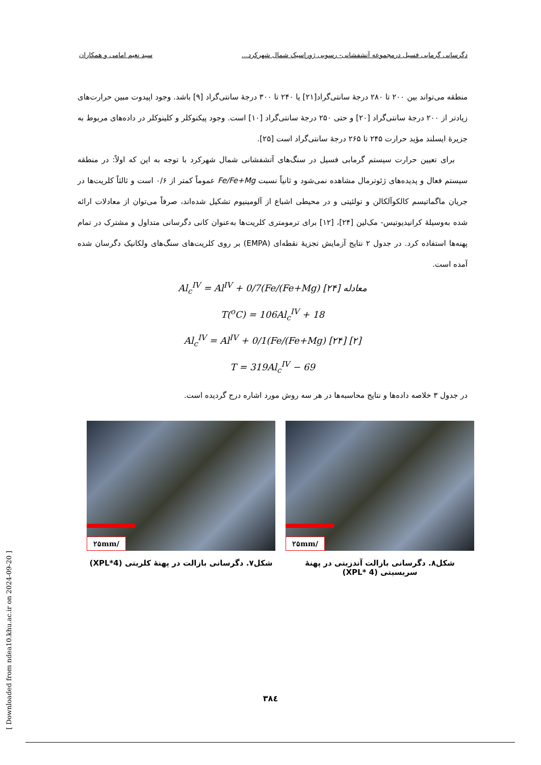دگرسانی گرمابی فسیل درمجموعه آتشفشانی- رسوبی ژوراسیک شمال شهرکرد... سید نعیم امامی و همکاران
منطقه می‌تواند بین ۲۰۰ تا ۲۸۰ درجهٔ سانتی‌گراد[۲۱] یا ۲۴۰ تا ۳۰۰ درجهٔ سانتی‌گراد [۹] باشد. وجود اپیدوت مبین حرارت‌های زیادتر از ۲۰۰ درجهٔ سانتی‌گراد [۲۰] و حتی ۲۵۰ درجهٔ سانتی‌گراد [۱۰] است. وجود پیکنوکلر و کلینوکلر در داده‌های مربوط به جزیرهٔ ایسلند مؤید حرارت ۲۴۵ تا ۲۶۵ درجهٔ سانتی‌گراد است [۲۵].
برای تعیین حرارت سیستم گرمابی فسیل در سنگ‌های آتشفشانی شمال شهرکرد با توجه به این که اولاً: در منطقه سیستم فعال و پدیده‌های ژئوترمال مشاهده نمی‌شود و ثانیاً نسبت Fe/Fe+Mg عموماً کمتر از ۰/۶ است و ثالثاً کلریت‌ها در جریان ماگماتیسم کالکوآلکالن و تولئیتی و در محیطی اشباع از آلومینیوم تشکیل شده‌اند، صرفاً می‌توان از معادلات ارائه شده به‌وسیلهٔ کرانیدیوتیس- مک‌لین [۲۴]، [۱۲] برای ترمومتری کلریت‌ها به‌عنوان کانی دگرسانی متداول و مشترک در تمام پهنه‌ها استفاده کرد. در جدول ۲ نتایج آزمایش تجزیهٔ نقطه‌ای (EMPA) بر روی کلریت‌های سنگ‌های ولکانیک دگرسان شده آمده است.
Al<sub>c</sub><sup>IV</sup> = Al<sup>IV</sup> + 0/7(Fe/(Fe+Mg) [۲۴] معادله
T(<sup>o</sup>C) = 106Al<sub>c</sub><sup>IV</sup> + 18
Al<sub>c</sub><sup>IV</sup> = Al<sup>IV</sup> + 0/1(Fe/(Fe+Mg) [۲۴] [۲]
T = 319Al<sub>c</sub><sup>IV</sup> − 69
در جدول ۳ خلاصه داده‌ها و نتایج محاسبه‌ها در هر سه روش مورد اشاره درج گردیده است.
/۲۵mm
شکل۷. دگرسانی بازالت در پهنهٔ کلریتی (XPL*4)
/۲۵mm
شکل۸. دگرسانی بازالت آندزیتی در پهنهٔ سریسیتی (XPL* 4)
۳۸٤
[ Downloaded from ndea10.khu.ac.ir on 2024-09-20 ]